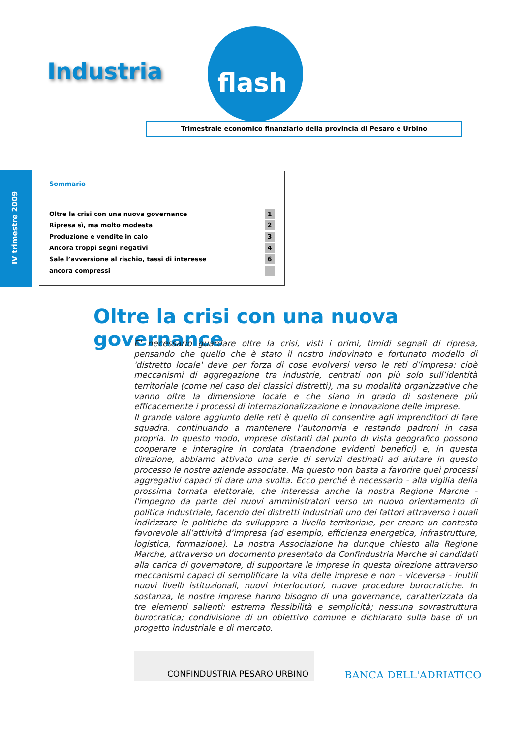Industria flash
Trimestrale economico finanziario della provincia di Pesaro e Urbino
IV trimestre 2009
Sommario
Oltre la crisi con una nuova governance 1
Ripresa sì, ma molto modesta 2
Produzione e vendite in calo 3
Ancora troppi segni negativi 4
Sale l’avversione al rischio, tassi di interesse 6
ancora compressi
Oltre la crisi con una nuova governance
E' necessario guardare oltre la crisi, visti i primi, timidi segnali di ripresa, pensando che quello che è stato il nostro indovinato e fortunato modello di 'distretto locale' deve per forza di cose evolversi verso le reti d’impresa: cioè meccanismi di aggregazione tra industrie, centrati non più solo sull’identità territoriale (come nel caso dei classici distretti), ma su modalità organizzative che vanno oltre la dimensione locale e che siano in grado di sostenere più efficacemente i processi di internazionalizzazione e innovazione delle imprese.
Il grande valore aggiunto delle reti è quello di consentire agli imprenditori di fare squadra, continuando a mantenere l’autonomia e restando padroni in casa propria. In questo modo, imprese distanti dal punto di vista geografico possono cooperare e interagire in cordata (traendone evidenti benefici) e, in questa direzione, abbiamo attivato una serie di servizi destinati ad aiutare in questo processo le nostre aziende associate. Ma questo non basta a favorire quei processi aggregativi capaci di dare una svolta. Ecco perché è necessario - alla vigilia della prossima tornata elettorale, che interessa anche la nostra Regione Marche - l'impegno da parte dei nuovi amministratori verso un nuovo orientamento di politica industriale, facendo dei distretti industriali uno dei fattori attraverso i quali indirizzare le politiche da sviluppare a livello territoriale, per creare un contesto favorevole all’attività d’impresa (ad esempio, efficienza energetica, infrastrutture, logistica, formazione). La nostra Associazione ha dunque chiesto alla Regione Marche, attraverso un documento presentato da Confindustria Marche ai candidati alla carica di governatore, di supportare le imprese in questa direzione attraverso meccanismi capaci di semplificare la vita delle imprese e non – viceversa - inutili nuovi livelli istituzionali, nuovi interlocutori, nuove procedure burocratiche. In sostanza, le nostre imprese hanno bisogno di una governance, caratterizzata da tre elementi salienti: estrema flessibilità e semplicità; nessuna sovrastruttura burocratica; condivisione di un obiettivo comune e dichiarato sulla base di un progetto industriale e di mercato.
CONFINDUSTRIA PESARO URBINO
BANCA DELL'ADRIATICO